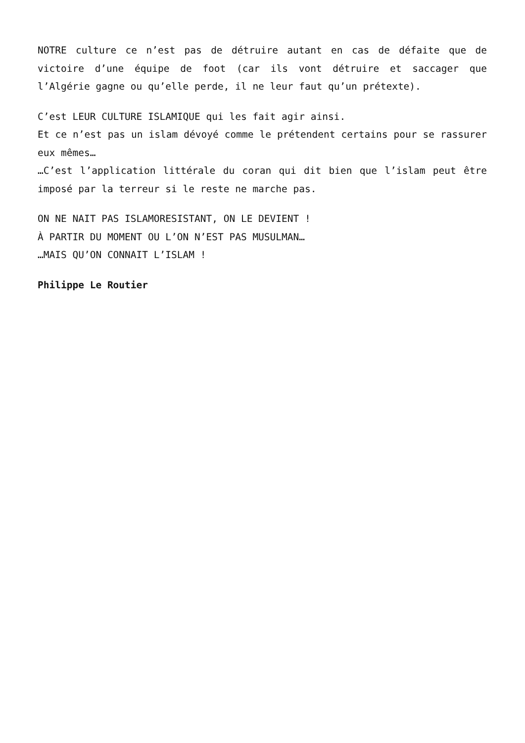NOTRE culture ce n’est pas de détruire autant en cas de défaite que de victoire d’une équipe de foot (car ils vont détruire et saccager que l’Algérie gagne ou qu’elle perde, il ne leur faut qu’un prétexte).
C’est LEUR CULTURE ISLAMIQUE qui les fait agir ainsi.
Et ce n’est pas un islam dévoyé comme le prétendent certains pour se rassurer eux mêmes…
…C’est l’application littérale du coran qui dit bien que l’islam peut être imposé par la terreur si le reste ne marche pas.
ON NE NAIT PAS ISLAMORESISTANT, ON LE DEVIENT !
À PARTIR DU MOMENT OU L’ON N’EST PAS MUSULMAN…
…MAIS QU’ON CONNAIT L’ISLAM !
Philippe Le Routier